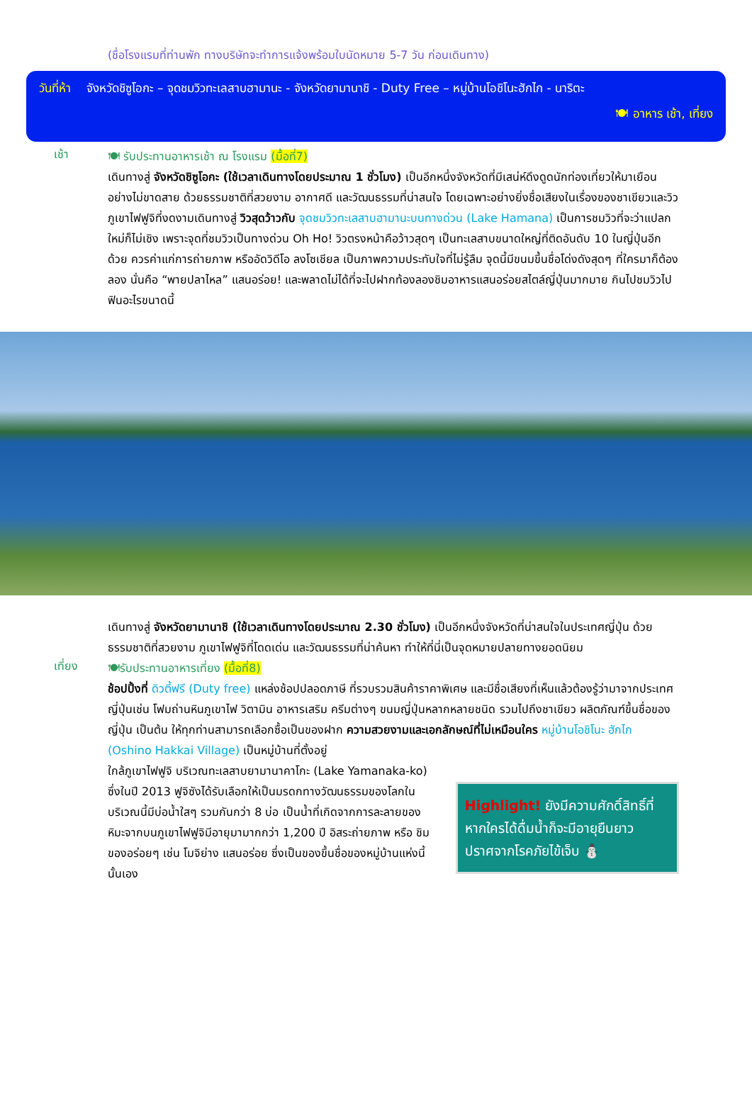(ชื่อโรงแรมที่ท่านพัก ทางบริษัทจะทำการแจ้งพร้อมใบนัดหมาย 5-7 วัน ก่อนเดินทาง)
วันที่ห้า จังหวัดชิซูโอกะ – จุดชมวิวทะเลสาบฮามานะ - จังหวัดยามานาชิ - Duty Free – หมู่บ้านโอชิโนะฮักไก - นาริตะ
🍽 อาหาร เช้า, เที่ยง
เช้า
🍽 รับประทานอาหารเช้า ณ โรงแรม (มื้อที่7)
เดินทางสู่ จังหวัดชิซูโอกะ (ใช้เวลาเดินทางโดยประมาณ 1 ชั่วโมง) เป็นอีกหนึ่งจังหวัดที่มีเสน่ห์ดึงดูดนักท่องเที่ยวให้มาเยือนอย่างไม่ขาดสาย ด้วยธรรมชาติที่สวยงาม อากาศดี และวัฒนธรรมที่น่าสนใจ โดยเฉพาะอย่างยิ่งชื่อเสียงในเรื่องของชาเขียวและวิวภูเขาไฟฟูจิที่งดงามเดินทางสู่ วิวสุดว้าวกับ จุดชมวิวทะเลสาบฮามานะบนทางด่วน (Lake Hamana) เป็นการชมวิวที่จะว่าแปลกใหม่ก็ไม่เชิง เพราะจุดที่ชมวิวเป็นทางด่วน Oh Ho! วิวตรงหน้าคือว้าวสุดๆ เป็นทะเลสาบขนาดใหญ่ที่ติดอันดับ 10 ในญี่ปุ่นอีกด้วย ควรค่าแก่การถ่ายภาพ หรืออัดวิดีโอ ลงโซเชียล เป็นภาพความประทับใจที่ไม่รู้ลืม จุดนี้มีขนมขึ้นชื่อโด่งดังสุดๆ ที่ใครมาก็ต้องลอง นั่นคือ “พายปลาไหล” แสนอร่อย! และพลาดไม่ได้ที่จะไปฝากท้องลองชิมอาหารแสนอร่อยสไตล์ญี่ปุ่นมากมาย กินไปชมวิวไปฟินอะไรขนาดนี้
เดินทางสู่ จังหวัดยามานาชิ (ใช้เวลาเดินทางโดยประมาณ 2.30 ชั่วโมง) เป็นอีกหนึ่งจังหวัดที่น่าสนใจในประเทศญี่ปุ่น ด้วยธรรมชาติที่สวยงาม ภูเขาไฟฟูจิที่โดดเด่น และวัฒนธรรมที่น่าค้นหา ทำให้ที่นี่เป็นจุดหมายปลายทางยอดนิยม
เที่ยง
🍽รับประทานอาหารเที่ยง (มื้อที่8)
ช้อปปิ้งที่ ดิวตี้ฟรี (Duty free) แหล่งช้อปปลอดภาษี ที่รวบรวมสินค้าราคาพิเศษ และมีชื่อเสียงที่เห็นแล้วต้องรู้ว่ามาจากประเทศญี่ปุ่นเช่น โฟมถ่านหินภูเขาไฟ วิตามิน อาหารเสริม ครีมต่างๆ ขนมญี่ปุ่นหลากหลายชนิด รวมไปถึงชาเขียว ผลิตภัณฑ์ขึ้นชื่อของญี่ปุ่น เป็นต้น ให้ทุกท่านสามารถเลือกซื้อเป็นของฝาก ความสวยงามและเอกลักษณ์ที่ไม่เหมือนใคร หมู่บ้านโอชิโนะ ฮักไก (Oshino Hakkai Village) เป็นหมู่บ้านที่ตั้งอยู่
ใกล้ภูเขาไฟฟูจิ บริเวณทะเลสาบยามานาคาโกะ (Lake Yamanaka-ko) ซึ่งในปี 2013 ฟูจิซังได้รับเลือกให้เป็นมรดกทางวัฒนธรรมของโลกในบริเวณนี้มีบ่อน้ำใสๆ รวมกันกว่า 8 บ่อ เป็นน้ำที่เกิดจากการละลายของหิมะจากบนภูเขาไฟฟูจิมีอายุมามากกว่า 1,200 ปี อิสระถ่ายภาพ หรือ ชิมของอร่อยๆ เช่น โมจิย่าง แสนอร่อย ซึ่งเป็นของขึ้นชื่อของหมู่บ้านแห่งนี้นั้นเอง
Highlight! ยังมีความศักดิ์สิทธิ์ที่หากใครได้ดื่มน้ำก็จะมีอายุยืนยาว ปราศจากโรคภัยไข้เจ็บ ⛄